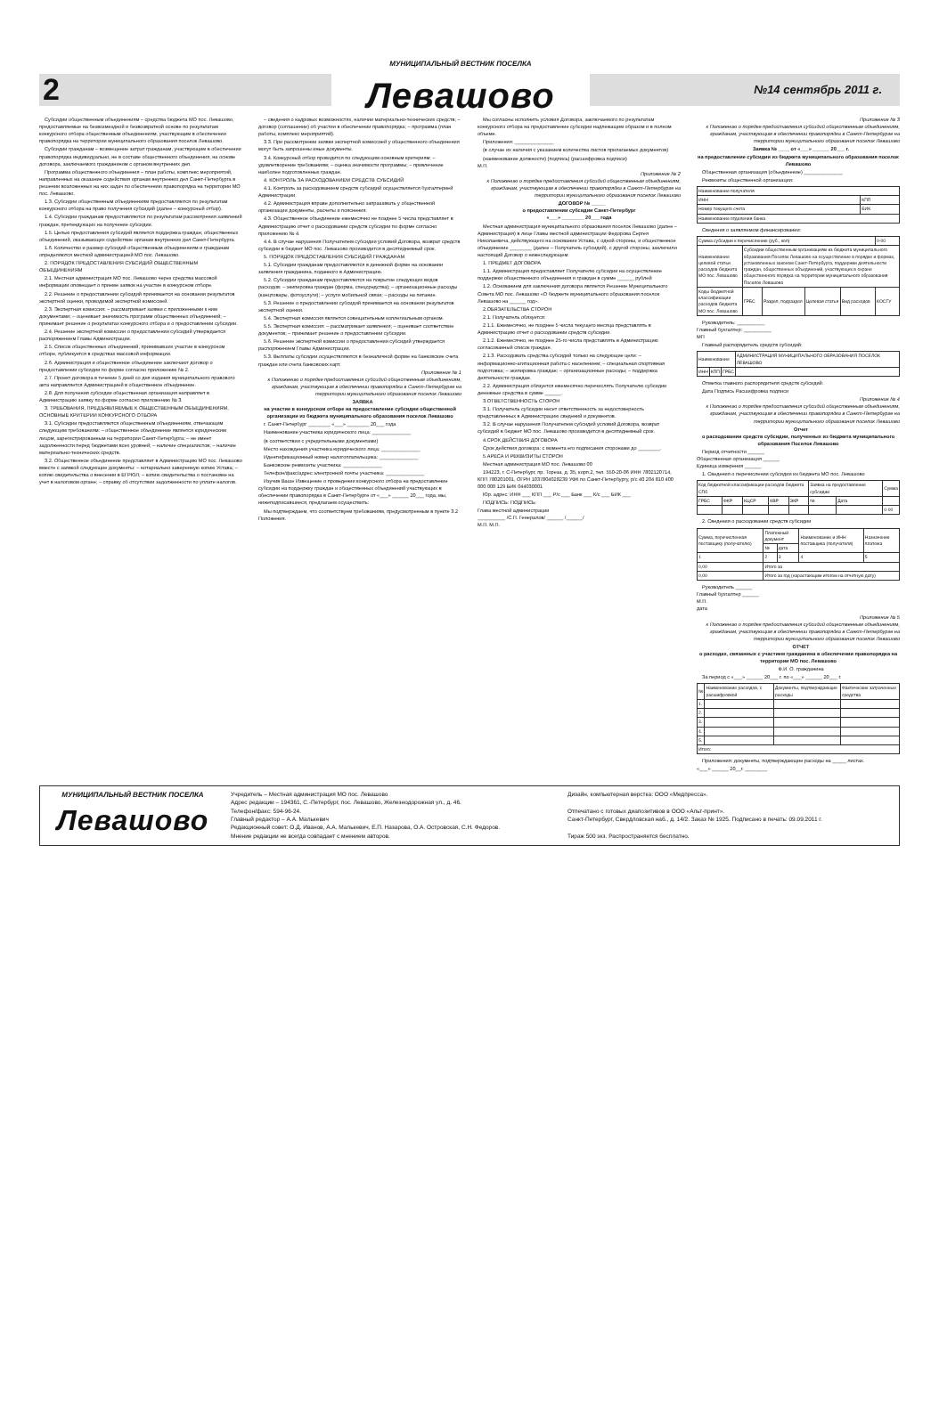2
МУНИЦИПАЛЬНЫЙ ВЕСТНИК ПОСЕЛКА
Левашово
№14 сентябрь 2011 г.
Субсидии общественным объединениям – средства бюджета МО пос. Левашово, предоставляемые на безвозмездной и безвозвратной основе по результатам конкурсного отбора общественным объединениям, участвующим в обеспечении правопорядка на территории муниципального образования поселок Левашово.
Субсидии гражданам – возмещение затрат гражданам, участвующим в обеспечении правопорядка индивидуально, не в составе общественного объединения, на основе договора, заключаемого гражданином с органом внутренних дел.
Программа общественного объединения – план работы, комплекс мероприятий, направленных на оказание содействия органам внутренних дел Санкт-Петербурга в решении возложенных на них задач по обеспечению правопорядка на территории МО пос. Левашово.
1.3. Субсидии общественным объединениям предоставляются по результатам конкурсного отбора на право получения субсидий (далее – конкурсный отбор).
1.4. Субсидии гражданам предоставляются по результатам рассмотрения заявлений граждан, претендующих на получение субсидии.
1.5. Целью предоставления субсидий является поддержка граждан, общественных объединений, оказывающих содействие органам внутренних дел Санкт-Петербурга.
1.6. Количество и размер субсидий общественным объединениям и гражданам определяются местной администрацией МО пос. Левашово.
2. ПОРЯДОК ПРЕДОСТАВЛЕНИЯ СУБСИДИЙ ОБЩЕСТВЕННЫМ ОБЪЕДИНЕНИЯМ
2.1. Местная администрация МО пос. Левашово через средства массовой информации оповещает о приеме заявок на участие в конкурсном отборе.
2.2. Решение о предоставлении субсидий принимается на основании результатов экспертной оценки, проводимой экспертной комиссией.
2.3. Экспертная комиссия: – рассматривает заявки с приложенными к ним документами; – оценивает значимость программ общественных объединений; – принимает решение о результатах конкурсного отбора и о предоставлении субсидии.
2.4. Решение экспертной комиссии о предоставлении субсидий утверждается распоряжением Главы Администрации.
2.5. Список общественных объединений, принимавших участие в конкурсном отборе, публикуется в средствах массовой информации.
2.6. Администрация и общественное объединение заключают договор о предоставлении субсидии по форме согласно приложению № 2.
2.7. Проект договора в течение 5 дней со дня издания муниципального правового акта направляется Администрацией в общественное объединение.
2.8. Для получения субсидии общественная организация направляет в Администрацию заявку по форме согласно приложению № 3.
3. ТРЕБОВАНИЯ, ПРЕДЪЯВЛЯЕМЫЕ К ОБЩЕСТВЕННЫМ ОБЪЕДИНЕНИЯМ, ОСНОВНЫЕ КРИТЕРИИ КОНКУРСНОГО ОТБОРА
3.1. Субсидии предоставляются общественным объединениям, отвечающим следующим требованиям: – общественное объединение является юридическим лицом, зарегистрированным на территории Санкт-Петербурга; – не имеет задолженности перед бюджетами всех уровней; – наличие специалистов; – наличие материально-технических средств.
3.2. Общественное объединение представляет в Администрацию МО пос. Левашово вместе с заявкой следующие документы: – нотариально заверенную копию Устава; – копию свидетельства о внесении в ЕГРЮЛ; – копию свидетельства о постановке на учет в налоговом органе; – справку об отсутствии задолженности по уплате налогов.
– сведения о кадровых возможностях, наличии материально-технических средств; – договор (соглашение) об участии в обеспечении правопорядка; – программа (план работы, комплекс мероприятий).
3.3. При рассмотрении заявки экспертной комиссией у общественного объединения могут быть запрошены иные документы.
3.4. Конкурсный отбор проводится по следующим основным критериям: – удовлетворение требованиям; – оценка значимости программы; – привлечение наиболее подготовленных граждан.
4. КОНТРОЛЬ ЗА РАСХОДОВАНИЕМ СРЕДСТВ СУБСИДИЙ
4.1. Контроль за расходованием средств субсидий осуществляется бухгалтерией Администрации.
4.2. Администрация вправе дополнительно запрашивать у общественной организации документы, расчеты и пояснения.
4.3. Общественное объединение ежемесячно не позднее 5 числа представляет в Администрацию отчет о расходовании средств субсидии по форме согласно приложению № 4.
4.4. В случае нарушения Получателем субсидии условий Договора, возврат средств субсидии в бюджет МО пос. Левашово производится в десятидневный срок.
5. ПОРЯДОК ПРЕДОСТАВЛЕНИЯ СУБСИДИЙ ГРАЖДАНАМ
5.1. Субсидии гражданам предоставляются в денежной форме на основании заявления гражданина, поданного в Администрацию.
5.2. Субсидии гражданам предоставляются на покрытие следующих видов расходов: – экипировка граждан (форма, спецсредства); – организационные расходы (канцтовары, фотоуслуги); – услуги мобильной связи; – расходы на питание.
5.3. Решение о предоставлении субсидий принимается на основании результатов экспертной оценки.
5.4. Экспертная комиссия является совещательным коллегиальным органом.
5.5. Экспертная комиссия: – рассматривает заявления; – оценивает соответствие документов; – принимает решение о предоставлении субсидии.
5.6. Решение экспертной комиссии о предоставлении субсидий утверждается распоряжением Главы Администрации.
5.3. Выплаты субсидии осуществляются в безналичной форме на банковские счета граждан или счета банковских карт.
Приложение № 1
к Положению о порядке предоставления субсидий общественным объединениям, гражданам, участвующим в обеспечении правопорядка в Санкт-Петербурге на территории муниципального образования поселок Левашово
ЗАЯВКА
на участие в конкурсном отборе на предоставление субсидии общественной организации из бюджета муниципального образования поселок Левашово
г. Санкт-Петербург ________ «___» ________ 20___ года
Наименование участника юридического лица: ______________
(в соответствии с учредительными документами)
Место нахождения участника юридического лица: ______________
Идентификационный номер налогоплательщика: ______________
Банковские реквизиты участника: ______________
Телефон/факс/адрес электронной почты участника: ______________
Изучив Ваше Извещение о проведении конкурсного отбора на предоставление субсидии на поддержку граждан и общественных объединений участвующих в обеспечении правопорядка в Санкт-Петербурге от «___» ______ 20___ года, мы, нижеподписавшиеся, предлагаем осуществить:
Мы подтверждаем, что соответствуем требованиям, предусмотренным в пункте 3.2 Положения.
Мы согласны исполнить условия Договора, заключаемого по результатам конкурсного отбора на предоставление субсидии надлежащим образом и в полном объеме.
Приложения: ______________
(в случае их наличия с указанием количества листов прилагаемых документов)
(наименование должности) (подпись) (расшифровка подписи)
М.П.
Приложение № 2
к Положению о порядке предоставления субсидий общественным объединениям, гражданам, участвующим в обеспечении правопорядка в Санкт-Петербурге на территории муниципального образования поселок Левашово
ДОГОВОР № _____
о предоставлении субсидии Санкт-Петербург
«___» ________ 20___ года
Местная администрация муниципального образования поселок Левашово (далее – Администрация) в лице Главы местной администрации Федорова Сергея Николаевича, действующего на основании Устава, с одной стороны, и общественное объединение ________ (далее – Получатель субсидий), с другой стороны, заключили настоящий Договор о нижеследующем:
1. ПРЕДМЕТ ДОГОВОРА
1.1. Администрация предоставляет Получателю субсидии на осуществление поддержки общественного объединения и граждан в сумме ______ рублей
1.2. Основанием для заключения договора является Решение Муниципального Совета МО пос. Левашово «О бюджете муниципального образования поселок Левашово на ______ год».
2.ОБЯЗАТЕЛЬСТВА СТОРОН
2.1. Получатель обязуется:
2.1.1. Ежемесячно, не позднее 5 числа текущего месяца представлять в Администрацию отчет о расходовании средств субсидии.
2.1.2. Ежемесячно, не позднее 25-го числа представлять в Администрацию согласованный список граждан.
2.1.3. Расходовать средства субсидий только на следующие цели: – информационно-агитационная работа с населением; – специальная спортивная подготовка; – экипировка граждан; – организационные расходы; – поддержка деятельности граждан.
2.2. Администрация обязуется ежемесячно перечислять Получателю субсидии денежные средства в сумме ______.
3.ОТВЕТСТВЕННОСТЬ СТОРОН
3.1. Получатель субсидии несет ответственность за недостоверность представленных в Администрацию сведений и документов.
3.2. В случае нарушения Получателем субсидий условий Договора, возврат субсидий в бюджет МО пос. Левашово производится в десятидневный срок.
4.СРОК ДЕЙСТВИЯ ДОГОВОРА
Срок действия договора: с момента его подписания сторонами до ________.
5.АРЕСА И РЕКВИЗИТЫ СТОРОН
Местная администрация МО пос. Левашово 00
194223, г. С-Петербург, пр. Тореза, д. 35, корп.2, тел. 550-20-06 ИНН 7802120714, КПП 780201001, ОГРН 1037804028239 УФК по Санкт-Петербургу, р/с 40 204 810 400 000 000 129 БИК 044030001
Юр. адрес: ИНН ___ КПП ___ Р/с ___ Банк ___ К/с ___ БИК ___
ПОДПИСЬ: ПОДПИСЬ:
Глава местной администрации
__________ /С.П. Генералов/ ______ /______/
М.П. М.П.
Приложение № 3
к Положению о порядке предоставления субсидий общественным объединениям, гражданам, участвующим в обеспечении правопорядка в Санкт-Петербурге на территории муниципального образования поселок Левашово
Заявка № ____ от «___» ______ 20___ г.
на предоставление субсидии из бюджета муниципального образования поселок Левашово
Общественная организация (объединение) ______________
Реквизиты общественной организации:
| Наименование получателя | |
| ИНН | КПП |
| Номер текущего счета | БИК |
| Наименование отделения банка | |
Сведения о заявляемом финансировании:
| Сумма субсидии к перечислению (руб., коп) | | | | | | 0-00 |
| Наименование целевой статьи расходов бюджета МО пос. Левашово | Субсидии общественным организациям из бюджета муниципального образования Поселок Левашово на осуществление в порядке и формах, установленных законом Санкт-Петербурга, поддержки деятельности граждан, общественных объединений, участвующих в охране общественного порядка на территории муниципального образования Поселок Левашово | | | | | |
| Коды бюджетной классификации расходов бюджета МО пос. Левашово | ГРБС | Раздел, подраздел | Целевая статья | Вид расходов | КОСГУ | |
Руководитель: __________
Главный бухгалтер: __________
МП
Главный распорядитель средств субсидий:
| Наименование | | | АДМИНИСТРАЦИЯ МУНИЦИПАЛЬНОГО ОБРАЗОВАНИЯ ПОСЕЛОК ЛЕВАШОВО |
| ИНН | КПП | ГРБС | |
Отметка главного распорядителя средств субсидий:
Дата Подпись Расшифровка подписи
Приложение № 4
к Положению о порядке предоставления субсидий общественным объединениям, гражданам, участвующим в обеспечении правопорядка в Санкт-Петербурге на территории муниципального образования поселок Левашово
Отчет
о расходовании средств субсидии, полученных из бюджета муниципального образования Поселок Левашово
Период отчетности ______
Общественная организация ______
Единица измерения ______
1. Сведения о перечислении субсидии из бюджета МО пос. Левашово
| Код бюджетной классификации расходов бюджета СПб | | | | | Заявка на предоставление субсидии | | Сумма |
| ГРБС | ФКР | КЦСР | КВР | ЭКР | № | Дата | |
| | | | | | | | 0-00 |
2. Сведения о расходовании средств субсидии
| Сумма, перечисленная поставщику (получателю) | Платежный документ | | Наименование и ИНН поставщика (получателя) | Назначение платежа |
| | № | дата | | |
| 1 | 2 | 3 | 4 | 5 |
| 0,00 | Итого за | | | |
| 0,00 | Итого за год (нарастающим итогом на отчетную дату) | | | |
Руководитель ______
Главный бухгалтер ______
М.П.
дата
Приложение № 5
к Положению о порядке предоставления субсидий общественным объединениям, гражданам, участвующим в обеспечении правопорядка в Санкт-Петербурге на территории муниципального образования поселок Левашово
ОТЧЕТ
о расходах, связанных с участием гражданина в обеспечении правопорядка на территории МО пос. Левашово
Ф.И. О. гражданина
За период с «___» ______ 20___ г. по «___» ______ 20___ г.
| № | Наименование расходов, с расшифровкой | Документы, подтверждающие расходы | Фактические затраченные средства |
| 1. | | | |
| 2. | | | |
| 3. | | | |
| 4. | | | |
| 5. | | | |
| Итого: | | | |
Приложения: документы, подтверждающие расходы на _____ листах.
«___» ______ 20__г. ________
МУНИЦИПАЛЬНЫЙ ВЕСТНИК ПОСЕЛКА
Левашово
Учредитель – Местная администрация МО пос. Левашово
Адрес редакции – 194361, С.-Петербург, пос. Левашово, Железнодорожная ул., д. 46.
Телефон/факс: 594-96-24.
Главный редактор – А.А. Малькевич
Редакционный совет: О.Д. Иванов, А.А. Малькевич, Е.П. Назарова, О.А. Островская, С.Н. Федоров.
Мнение редакции не всегда совпадает с мнением авторов.
Дизайн, компьютерная верстка: ООО «Медпресса».
Отпечатано с готовых диапозитивов в ООО «Альт-принт».
Санкт-Петербург, Свердловская наб., д. 14/2. Заказ № 1925. Подписано в печать: 09.09.2011 г.
Тираж 500 экз. Распространяется бесплатно.